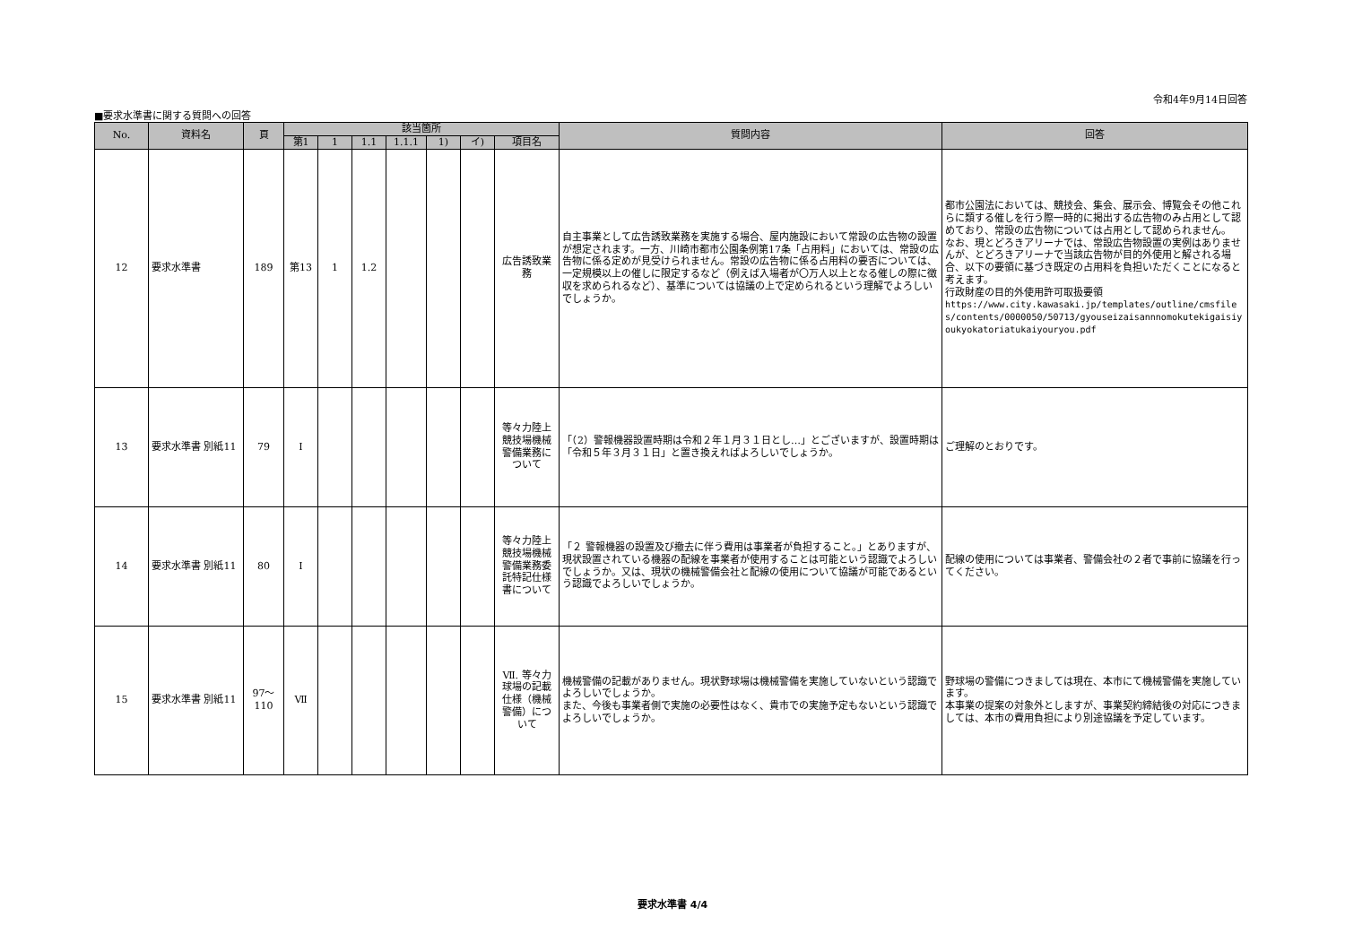令和4年9月14日回答
■要求水準書に関する質問への回答
| No. | 資料名 | 頁 | 該当箇所 | | | | | | | 質問内容 | 回答 |
| --- | --- | --- | --- | --- | --- | --- | --- | --- | --- | --- | --- |
| | | | 第1 | 1 | 1.1 | 1.1.1 | 1) | イ) | 項目名 | | |
| 12 | 要求水準書 | 189 | 第13 | 1 | 1.2 | | | | 広告誘致業務 | 自主事業として広告誘致業務を実施する場合、屋内施設において常設の広告物の設置が想定されます。一方、川崎市都市公園条例第17条「占用料」においては、常設の広告物に係る定めが見受けられません。常設の広告物に係る占用料の要否については、一定規模以上の催しに限定するなど（例えば入場者が〇万人以上となる催しの際に徴収を求められるなど）、基準については協議の上で定められるという理解でよろしいでしょうか。 | 都市公園法においては、競技会、集会、展示会、博覧会その他これらに類する催しを行う際一時的に掲出する広告物のみ占用として認めており、常設の広告物については占用として認められません。 なお、現とどろきアリーナでは、常設広告物設置の実例はありませんが、とどろきアリーナで当該広告物が目的外使用と解される場合、以下の要領に基づき既定の占用料を負担いただくことになると考えます。 行政財産の目的外使用許可取扱要領 https://www.city.kawasaki.jp/templates/outline/cmsfiles/contents/0000050/50713/gyouseizaisannnomokutekigaisiyoukyokatoriatukaiyouryou.pdf |
| 13 | 要求水準書 別紙11 | 79 | Ⅰ | | | | | | 等々力陸上競技場機械警備業務について | 「（2）警報機器設置時期は令和２年１月３１日とし…」とございますが、設置時期は「令和５年３月３１日」と置き換えればよろしいでしょうか。 | ご理解のとおりです。 |
| 14 | 要求水準書 別紙11 | 80 | Ⅰ | | | | | | 等々力陸上競技場機械警備業務委託特記仕様書について | 「２ 警報機器の設置及び撤去に伴う費用は事業者が負担すること。」とありますが、現状設置されている機器の配線を事業者が使用することは可能という認識でよろしいでしょうか。又は、現状の機械警備会社と配線の使用について協議が可能であるという認識でよろしいでしょうか。 | 配線の使用については事業者、警備会社の２者で事前に協議を行ってください。 |
| 15 | 要求水準書 別紙11 | 97～110 | Ⅶ | | | | | | Ⅶ. 等々力球場の記載仕様（機械警備）について | 機械警備の記載がありません。現状野球場は機械警備を実施していないという認識でよろしいでしょうか。 また、今後も事業者側で実施の必要性はなく、貴市での実施予定もないという認識でよろしいでしょうか。 | 野球場の警備につきましては現在、本市にて機械警備を実施しています。 本事業の提案の対象外としますが、事業契約締結後の対応につきましては、本市の費用負担により別途協議を予定しています。 |
要求水準書 4/4